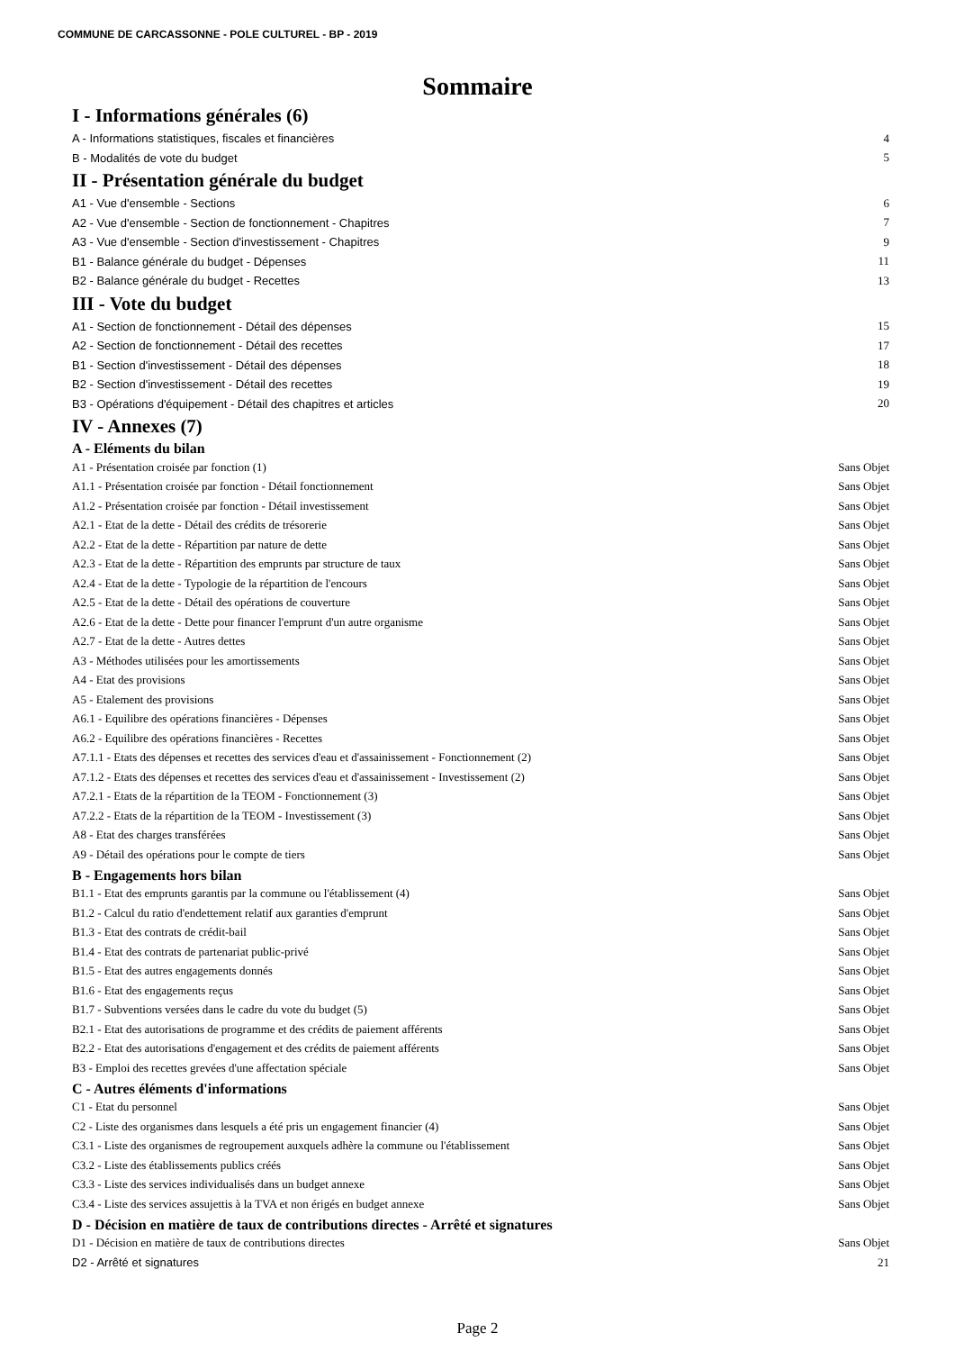COMMUNE DE CARCASSONNE - POLE CULTUREL - BP - 2019
Sommaire
I - Informations générales (6)
A - Informations statistiques, fiscales et financières 4
B - Modalités de vote du budget 5
II - Présentation générale du budget
A1 - Vue d'ensemble - Sections 6
A2 - Vue d'ensemble - Section de fonctionnement - Chapitres 7
A3 - Vue d'ensemble - Section d'investissement - Chapitres 9
B1 - Balance générale du budget - Dépenses 11
B2 - Balance générale du budget - Recettes 13
III - Vote du budget
A1 - Section de fonctionnement - Détail des dépenses 15
A2 - Section de fonctionnement - Détail des recettes 17
B1 - Section d'investissement - Détail des dépenses 18
B2 - Section d'investissement - Détail des recettes 19
B3 - Opérations d'équipement - Détail des chapitres et articles 20
IV - Annexes (7)
A - Eléments du bilan
A1 - Présentation croisée par fonction (1) Sans Objet
A1.1 - Présentation croisée par fonction - Détail fonctionnement Sans Objet
A1.2 - Présentation croisée par fonction - Détail investissement Sans Objet
A2.1 - Etat de la dette - Détail des crédits de trésorerie Sans Objet
A2.2 - Etat de la dette - Répartition par nature de dette Sans Objet
A2.3 - Etat de la dette - Répartition des emprunts par structure de taux Sans Objet
A2.4 - Etat de la dette - Typologie de la répartition de l'encours Sans Objet
A2.5 - Etat de la dette - Détail des opérations de couverture Sans Objet
A2.6 - Etat de la dette - Dette pour financer l'emprunt d'un autre organisme Sans Objet
A2.7 - Etat de la dette - Autres dettes Sans Objet
A3 - Méthodes utilisées pour les amortissements Sans Objet
A4 - Etat des provisions Sans Objet
A5 - Etalement des provisions Sans Objet
A6.1 - Equilibre des opérations financières - Dépenses Sans Objet
A6.2 - Equilibre des opérations financières - Recettes Sans Objet
A7.1.1 - Etats des dépenses et recettes des services d'eau et d'assainissement - Fonctionnement (2) Sans Objet
A7.1.2 - Etats des dépenses et recettes des services d'eau et d'assainissement - Investissement (2) Sans Objet
A7.2.1 - Etats de la répartition de la TEOM - Fonctionnement (3) Sans Objet
A7.2.2 - Etats de la répartition de la TEOM - Investissement (3) Sans Objet
A8 - Etat des charges transférées Sans Objet
A9 - Détail des opérations pour le compte de tiers Sans Objet
B - Engagements hors bilan
B1.1 - Etat des emprunts garantis par la commune ou l'établissement (4) Sans Objet
B1.2 - Calcul du ratio d'endettement relatif aux garanties d'emprunt Sans Objet
B1.3 - Etat des contrats de crédit-bail Sans Objet
B1.4 - Etat des contrats de partenariat public-privé Sans Objet
B1.5 - Etat des autres engagements donnés Sans Objet
B1.6 - Etat des engagements reçus Sans Objet
B1.7 - Subventions versées dans le cadre du vote du budget (5) Sans Objet
B2.1 - Etat des autorisations de programme et des crédits de paiement afférents Sans Objet
B2.2 - Etat des autorisations d'engagement et des crédits de paiement afférents Sans Objet
B3 - Emploi des recettes grevées d'une affectation spéciale Sans Objet
C - Autres éléments d'informations
C1 - Etat du personnel Sans Objet
C2 - Liste des organismes dans lesquels a été pris un engagement financier (4) Sans Objet
C3.1 - Liste des organismes de regroupement auxquels adhère la commune ou l'établissement Sans Objet
C3.2 - Liste des établissements publics créés Sans Objet
C3.3 - Liste des services individualisés dans un budget annexe Sans Objet
C3.4 - Liste des services assujettis à la TVA et non érigés en budget annexe Sans Objet
D - Décision en matière de taux de contributions directes - Arrêté et signatures
D1 - Décision en matière de taux de contributions directes Sans Objet
D2 - Arrêté et signatures 21
Page 2